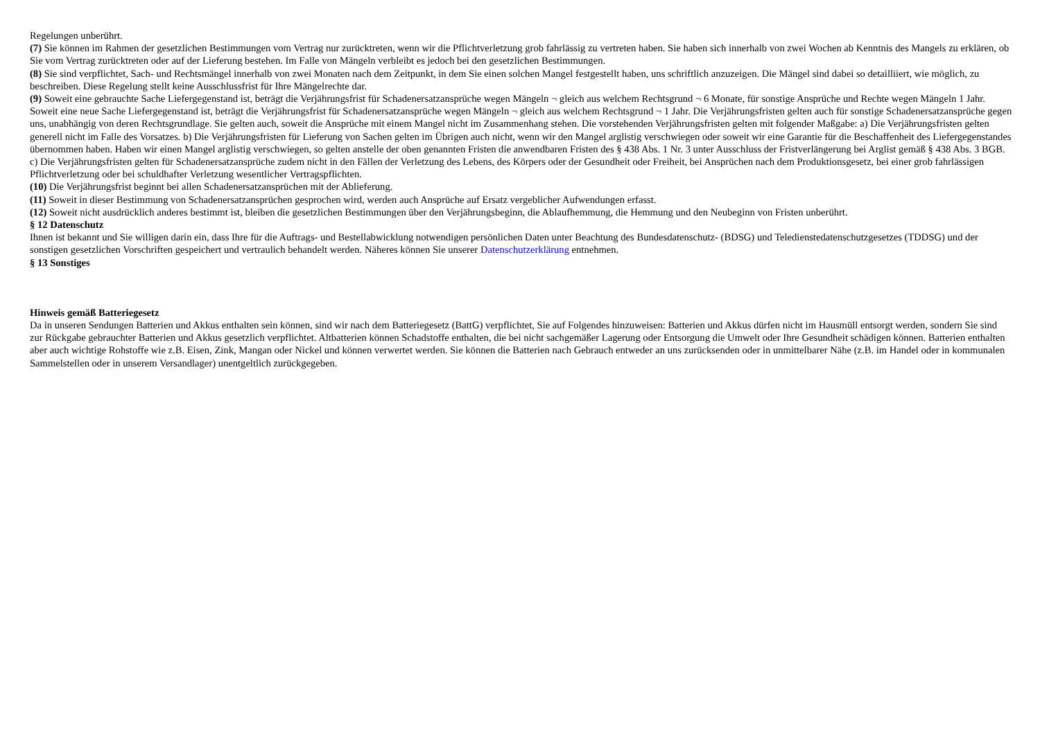Regelungen unberührt.
(7) Sie können im Rahmen der gesetzlichen Bestimmungen vom Vertrag nur zurücktreten, wenn wir die Pflichtverletzung grob fahrlässig zu vertreten haben. Sie haben sich innerhalb von zwei Wochen ab Kenntnis des Mangels zu erklären, ob Sie vom Vertrag zurücktreten oder auf der Lieferung bestehen. Im Falle von Mängeln verbleibt es jedoch bei den gesetzlichen Bestimmungen.
(8) Sie sind verpflichtet, Sach- und Rechtsmängel innerhalb von zwei Monaten nach dem Zeitpunkt, in dem Sie einen solchen Mangel festgestellt haben, uns schriftlich anzuzeigen. Die Mängel sind dabei so detailliiert, wie möglich, zu beschreiben. Diese Regelung stellt keine Ausschlussfrist für Ihre Mängelrechte dar.
(9) Soweit eine gebrauchte Sache Liefergegenstand ist, beträgt die Verjährungsfrist für Schadenersatzansprüche wegen Mängeln ¬ gleich aus welchem Rechtsgrund ¬ 6 Monate, für sonstige Ansprüche und Rechte wegen Mängeln 1 Jahr. Soweit eine neue Sache Liefergegenstand ist, beträgt die Verjährungsfrist für Schadenersatzansprüche wegen Mängeln ¬ gleich aus welchem Rechtsgrund ¬ 1 Jahr. Die Verjährungsfristen gelten auch für sonstige Schadenersatzansprüche gegen uns, unabhängig von deren Rechtsgrundlage. Sie gelten auch, soweit die Ansprüche mit einem Mangel nicht im Zusammenhang stehen. Die vorstehenden Verjährungsfristen gelten mit folgender Maßgabe: a) Die Verjährungsfristen gelten generell nicht im Falle des Vorsatzes. b) Die Verjährungsfristen für Lieferung von Sachen gelten im Übrigen auch nicht, wenn wir den Mangel arglistig verschwiegen oder soweit wir eine Garantie für die Beschaffenheit des Liefergegenstandes übernommen haben. Haben wir einen Mangel arglistig verschwiegen, so gelten anstelle der oben genannten Fristen die anwendbaren Fristen des § 438 Abs. 1 Nr. 3 unter Ausschluss der Fristverlängerung bei Arglist gemäß § 438 Abs. 3 BGB. c) Die Verjährungsfristen gelten für Schadenersatzansprüche zudem nicht in den Fällen der Verletzung des Lebens, des Körpers oder der Gesundheit oder Freiheit, bei Ansprüchen nach dem Produktionsgesetz, bei einer grob fahrlässigen Pflichtverletzung oder bei schuldhafter Verletzung wesentlicher Vertragspflichten.
(10) Die Verjährungsfrist beginnt bei allen Schadenersatzansprüchen mit der Ablieferung.
(11) Soweit in dieser Bestimmung von Schadenersatzansprüchen gesprochen wird, werden auch Ansprüche auf Ersatz vergeblicher Aufwendungen erfasst.
(12) Soweit nicht ausdrücklich anderes bestimmt ist, bleiben die gesetzlichen Bestimmungen über den Verjährungsbeginn, die Ablaufhemmung, die Hemmung und den Neubeginn von Fristen unberührt.
§ 12 Datenschutz
Ihnen ist bekannt und Sie willigen darin ein, dass Ihre für die Auftrags- und Bestellabwicklung notwendigen persönlichen Daten unter Beachtung des Bundesdatenschutz- (BDSG) und Teledienstedatenschutzgesetzes (TDDSG) und der sonstigen gesetzlichen Vorschriften gespeichert und vertraulich behandelt werden. Näheres können Sie unserer Datenschutzerklärung entnehmen.
§ 13 Sonstiges
Hinweis gemäß Batteriegesetz
Da in unseren Sendungen Batterien und Akkus enthalten sein können, sind wir nach dem Batteriegesetz (BattG) verpflichtet, Sie auf Folgendes hinzuweisen: Batterien und Akkus dürfen nicht im Hausmüll entsorgt werden, sondern Sie sind zur Rückgabe gebrauchter Batterien und Akkus gesetzlich verpflichtet. Altbatterien können Schadstoffe enthalten, die bei nicht sachgemäßer Lagerung oder Entsorgung die Umwelt oder Ihre Gesundheit schädigen können. Batterien enthalten aber auch wichtige Rohstoffe wie z.B. Eisen, Zink, Mangan oder Nickel und können verwertet werden. Sie können die Batterien nach Gebrauch entweder an uns zurücksenden oder in unmittelbarer Nähe (z.B. im Handel oder in kommunalen Sammelstellen oder in unserem Versandlager) unentgeltlich zurückgegeben.